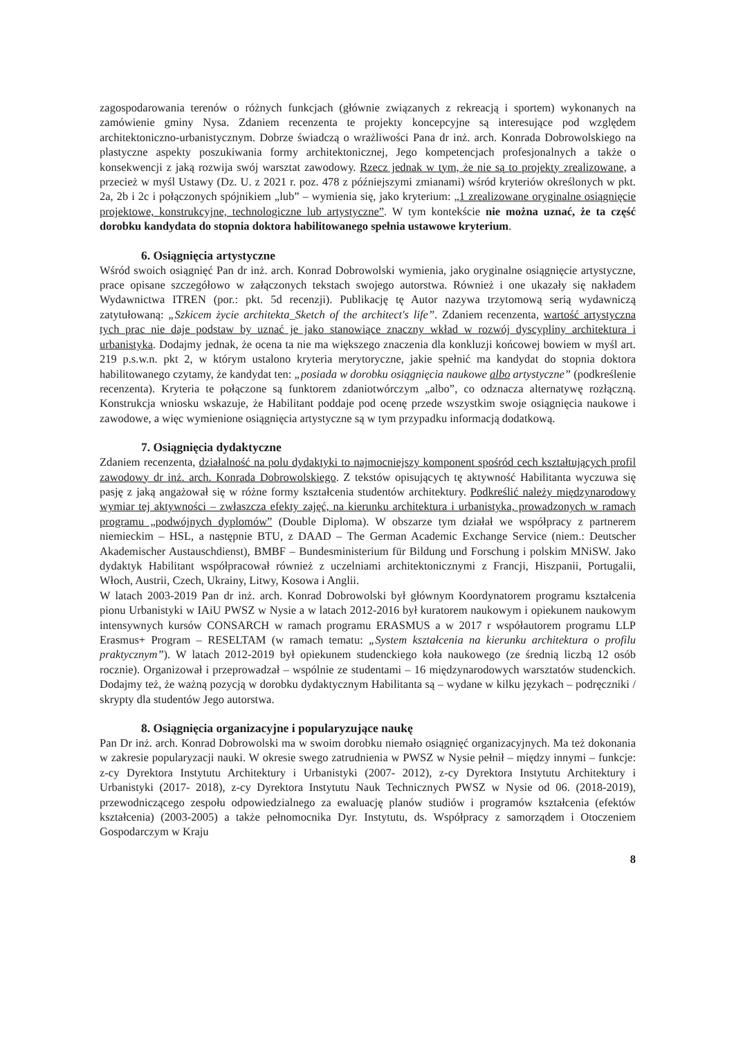zagospodarowania terenów o różnych funkcjach (głównie związanych z rekreacją i sportem) wykonanych na zamówienie gminy Nysa. Zdaniem recenzenta te projekty koncepcyjne są interesujące pod względem architektoniczno-urbanistycznym. Dobrze świadczą o wrażliwości Pana dr inż. arch. Konrada Dobrowolskiego na plastyczne aspekty poszukiwania formy architektonicznej, Jego kompetencjach profesjonalnych a także o konsekwencji z jaką rozwija swój warsztat zawodowy. Rzecz jednak w tym, że nie są to projekty zrealizowane, a przecież w myśl Ustawy (Dz. U. z 2021 r. poz. 478 z późniejszymi zmianami) wśród kryteriów określonych w pkt. 2a, 2b i 2c i połączonych spójnikiem „lub” – wymienia się, jako kryterium: „1 zrealizowane oryginalne osiągnięcie projektowe, konstrukcyjne, technologiczne lub artystyczne”. W tym kontekście nie można uznać, że ta część dorobku kandydata do stopnia doktora habilitowanego spełnia ustawowe kryterium.
6. Osiągnięcia artystyczne
Wśród swoich osiągnięć Pan dr inż. arch. Konrad Dobrowolski wymienia, jako oryginalne osiągnięcie artystyczne, prace opisane szczegółowo w załączonych tekstach swojego autorstwa. Również i one ukazały się nakładem Wydawnictwa ITREN (por.: pkt. 5d recenzji). Publikację tę Autor nazywa trzytomową serią wydawniczą zatytułowaną: „Szkicem życie architekta_Sketch of the architect's life”. Zdaniem recenzenta, wartość artystyczna tych prac nie daje podstaw by uznać je jako stanowiące znaczny wkład w rozwój dyscypliny architektura i urbanistyka. Dodajmy jednak, że ocena ta nie ma większego znaczenia dla konkluzji końcowej bowiem w myśl art. 219 p.s.w.n. pkt 2, w którym ustalono kryteria merytoryczne, jakie spełnić ma kandydat do stopnia doktora habilitowanego czytamy, że kandydat ten: „posiada w dorobku osiągnięcia naukowe albo artystyczne” (podkreślenie recenzenta). Kryteria te połączone są funktorem zdaniotwórczym „albo”, co odznacza alternatywę rozłączną. Konstrukcja wniosku wskazuje, że Habilitant poddaje pod ocenę przede wszystkim swoje osiągnięcia naukowe i zawodowe, a więc wymienione osiągnięcia artystyczne są w tym przypadku informacją dodatkową.
7. Osiągnięcia dydaktyczne
Zdaniem recenzenta, działalność na polu dydaktyki to najmocniejszy komponent spośród cech kształtujących profil zawodowy dr inż. arch. Konrada Dobrowolskiego. Z tekstów opisujących tę aktywność Habilitanta wyczuwa się pasję z jaką angażował się w różne formy kształcenia studentów architektury. Podkreślić należy międzynarodowy wymiar tej aktywności – zwłaszcza efekty zajęć, na kierunku architektura i urbanistyka, prowadzonych w ramach programu „podwójnych dyplomów” (Double Diploma). W obszarze tym działał we współpracy z partnerem niemieckim – HSL, a następnie BTU, z DAAD – The German Academic Exchange Service (niem.: Deutscher Akademischer Austauschdienst), BMBF – Bundesministerium für Bildung und Forschung i polskim MNiSW. Jako dydaktyk Habilitant współpracował również z uczelniami architektonicznymi z Francji, Hiszpanii, Portugalii, Włoch, Austrii, Czech, Ukrainy, Litwy, Kosowa i Anglii.
W latach 2003-2019 Pan dr inż. arch. Konrad Dobrowolski był głównym Koordynatorem programu kształcenia pionu Urbanistyki w IAiU PWSZ w Nysie a w latach 2012-2016 był kuratorem naukowym i opiekunem naukowym intensywnych kursów CONSARCH w ramach programu ERASMUS a w 2017 r współautorem programu LLP Erasmus+ Program – RESELTAM (w ramach tematu: „System kształcenia na kierunku architektura o profilu praktycznym”). W latach 2012-2019 był opiekunem studenckiego koła naukowego (ze średnią liczbą 12 osób rocznie). Organizował i przeprowadzał – wspólnie ze studentami – 16 międzynarodowych warsztatów studenckich. Dodajmy też, że ważną pozycją w dorobku dydaktycznym Habilitanta są – wydane w kilku językach – podręczniki / skrypty dla studentów Jego autorstwa.
8. Osiągnięcia organizacyjne i popularyzujące naukę
Pan Dr inż. arch. Konrad Dobrowolski ma w swoim dorobku niemało osiągnięć organizacyjnych. Ma też dokonania w zakresie popularyzacji nauki. W okresie swego zatrudnienia w PWSZ w Nysie pełnił – między innymi – funkcje: z-cy Dyrektora Instytutu Architektury i Urbanistyki (2007- 2012), z-cy Dyrektora Instytutu Architektury i Urbanistyki (2017- 2018), z-cy Dyrektora Instytutu Nauk Technicznych PWSZ w Nysie od 06. (2018-2019), przewodniczącego zespołu odpowiedzialnego za ewaluację planów studiów i programów kształcenia (efektów kształcenia) (2003-2005) a także pełnomocnika Dyr. Instytutu, ds. Współpracy z samorządem i Otoczeniem Gospodarczym w Kraju
8